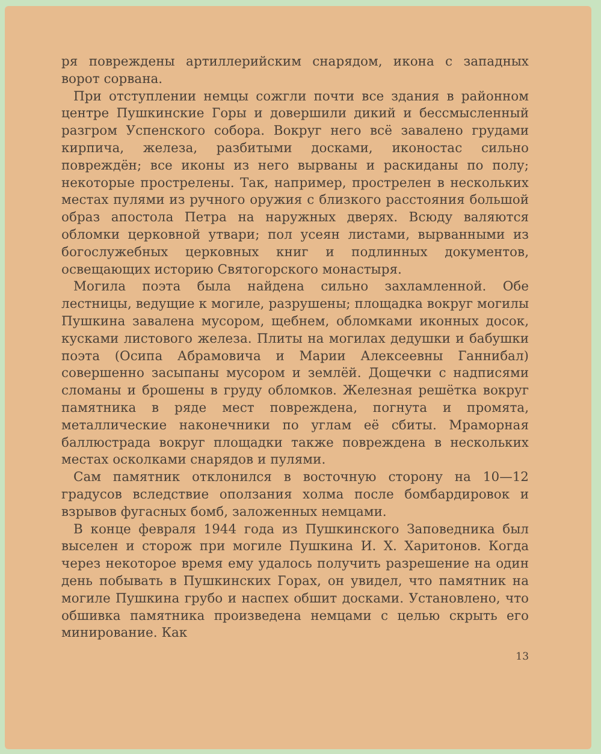ря повреждены артиллерийским снарядом, икона с западных ворот сорвана.
При отступлении немцы сожгли почти все здания в районном центре Пушкинские Горы и довершили дикий и бессмысленный разгром Успенского собора. Вокруг него всё завалено грудами кирпича, железа, разбитыми досками, иконостас сильно повреждён; все иконы из него вырваны и раскиданы по полу; некоторые прострелены. Так, например, прострелен в нескольких местах пулями из ручного оружия с близкого расстояния большой образ апостола Петра на наружных дверях. Всюду валяются обломки церковной утвари; пол усеян листами, вырванными из богослужебных церковных книг и подлинных документов, освещающих историю Святогорского монастыря.
Могила поэта была найдена сильно захламленной. Обе лестницы, ведущие к могиле, разрушены; площадка вокруг могилы Пушкина завалена мусором, щебнем, обломками иконных досок, кусками листового железа. Плиты на могилах дедушки и бабушки поэта (Осипа Абрамовича и Марии Алексеевны Ганнибал) совершенно засыпаны мусором и землёй. Дощечки с надписями сломаны и брошены в груду обломков. Железная решётка вокруг памятника в ряде мест повреждена, погнута и промята, металлические наконечники по углам её сбиты. Мраморная баллюстрада вокруг площадки также повреждена в нескольких местах осколками снарядов и пулями.
Сам памятник отклонился в восточную сторону на 10—12 градусов вследствие оползания холма после бомбардировок и взрывов фугасных бомб, заложенных немцами.
В конце февраля 1944 года из Пушкинского Заповедника был выселен и сторож при могиле Пушкина И. Х. Харитонов. Когда через некоторое время ему удалось получить разрешение на один день побывать в Пушкинских Горах, он увидел, что памятник на могиле Пушкина грубо и наспех обшит досками. Установлено, что обшивка памятника произведена немцами с целью скрыть его минирование. Как
13